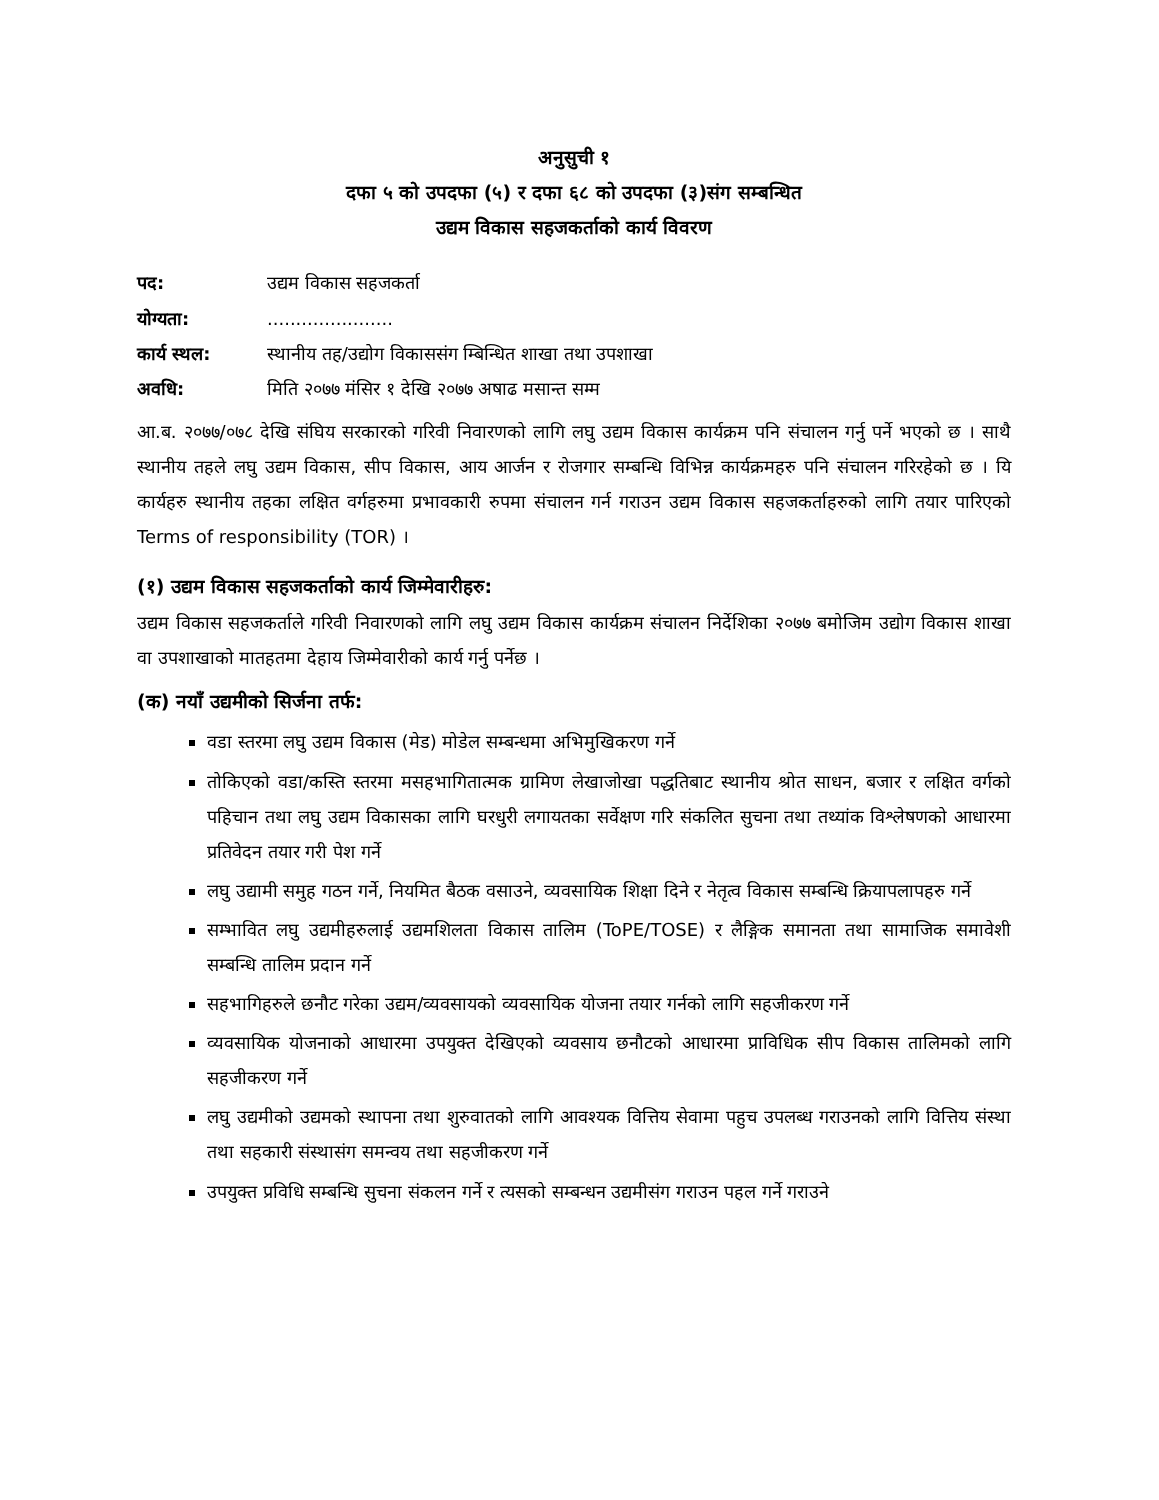अनुसुची १
दफा ५ को उपदफा (५) र दफा ६८ को उपदफा (३)संग सम्बन्धित
उद्यम विकास सहजकर्ताको कार्य विवरण
पद: उद्यम विकास सहजकर्ता
योग्यता:......................
कार्य स्थल: स्थानीय तह/उद्योग विकाससंग म्बिन्धित शाखा तथा उपशाखा
अवधि: मिति २०७७ मंसिर १ देखि २०७७ अषाढ मसान्त सम्म
आ.ब. २०७७/०७८ देखि संघिय सरकारको गरिवी निवारणको लागि लघु उद्यम विकास कार्यक्रम पनि संचालन गर्नु पर्ने भएको छ । साथै स्थानीय तहले लघु उद्यम विकास, सीप विकास, आय आर्जन र रोजगार सम्बन्धि विभिन्न कार्यक्रमहरु पनि संचालन गरिरहेको छ । यि कार्यहरु स्थानीय तहका लक्षित वर्गहरुमा प्रभावकारी रुपमा संचालन गर्न गराउन उद्यम विकास सहजकर्ताहरुको लागि तयार पारिएको Terms of responsibility (TOR) ।
(१) उद्यम विकास सहजकर्ताको कार्य जिम्मेवारीहरु:
उद्यम विकास सहजकर्ताले गरिवी निवारणको लागि लघु उद्यम विकास कार्यक्रम संचालन निर्देशिका २०७७ बमोजिम उद्योग विकास शाखा वा उपशाखाको मातहतमा देहाय जिम्मेवारीको कार्य गर्नु पर्नेछ ।
(क) नयाँ उद्यमीको सिर्जना तर्फ:
वडा स्तरमा लघु उद्यम विकास (मेड) मोडेल सम्बन्धमा अभिमुखिकरण गर्ने
तोकिएको वडा/कस्ति स्तरमा मसहभागितात्मक ग्रामिण लेखाजोखा पद्धतिबाट स्थानीय श्रोत साधन, बजार र लक्षित वर्गको पहिचान तथा लघु उद्यम विकासका लागि घरधुरी लगायतका सर्वेक्षण गरि संकलित सुचना तथा तथ्यांक विश्लेषणको आधारमा प्रतिवेदन तयार गरी पेश गर्ने
लघु उद्यामी समुह गठन गर्ने, नियमित बैठक वसाउने, व्यवसायिक शिक्षा दिने र नेतृत्व विकास सम्बन्धि क्रियापलापहरु गर्ने
सम्भावित लघु उद्यमीहरुलाई उद्यमशिलता विकास तालिम (ToPE/TOSE) र लैङ्गिक समानता तथा सामाजिक समावेशी सम्बन्धि तालिम प्रदान गर्ने
सहभागिहरुले छनौट गरेका उद्यम/व्यवसायको व्यवसायिक योजना तयार गर्नको लागि सहजीकरण गर्ने
व्यवसायिक योजनाको आधारमा उपयुक्त देखिएको व्यवसाय छनौटको आधारमा प्राविधिक सीप विकास तालिमको लागि सहजीकरण गर्ने
लघु उद्यमीको उद्यमको स्थापना तथा शुरुवातको लागि आवश्यक वित्तिय सेवामा पहुच उपलब्ध गराउनको लागि वित्तिय संस्था तथा सहकारी संस्थासंग समन्वय तथा सहजीकरण गर्ने
उपयुक्त प्रविधि सम्बन्धि सुचना संकलन गर्ने र त्यसको सम्बन्धन उद्यमीसंग गराउन पहल गर्ने गराउने